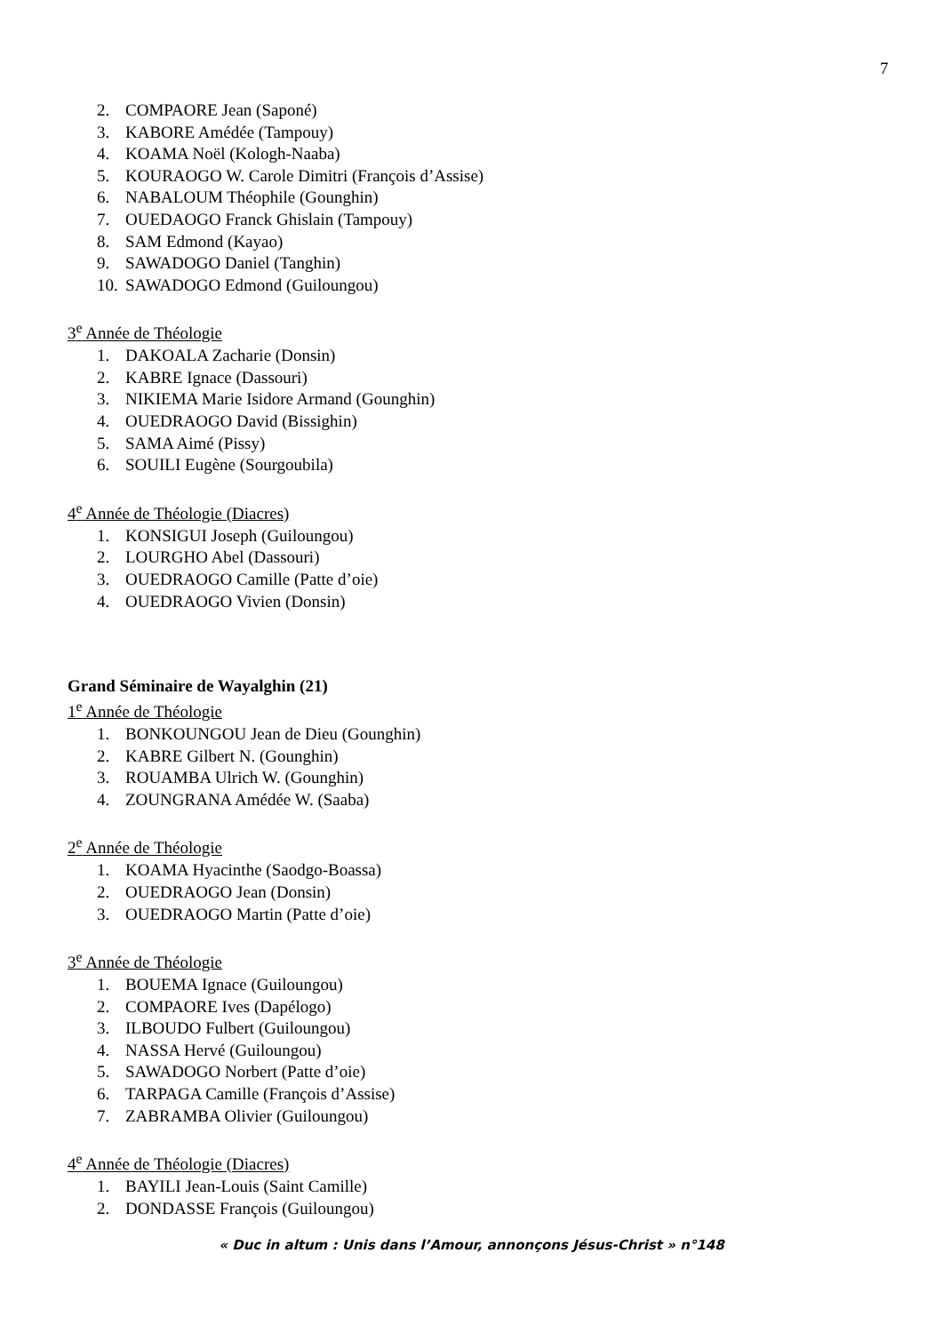7
2. COMPAORE Jean (Saponé)
3. KABORE Amédée (Tampouy)
4. KOAMA Noël (Kologh-Naaba)
5. KOURAOGO W. Carole Dimitri (François d’Assise)
6. NABALOUM Théophile (Gounghin)
7. OUEDAOGO Franck Ghislain (Tampouy)
8. SAM Edmond (Kayao)
9. SAWADOGO Daniel (Tanghin)
10. SAWADOGO Edmond (Guiloungou)
3<sup>e</sup> Année de Théologie
1. DAKOALA Zacharie (Donsin)
2. KABRE Ignace (Dassouri)
3. NIKIEMA Marie Isidore Armand (Gounghin)
4. OUEDRAOGO David (Bissighin)
5. SAMA Aimé (Pissy)
6. SOUILI Eugène (Sourgoubila)
4<sup>e</sup> Année de Théologie (Diacres)
1. KONSIGUI Joseph (Guiloungou)
2. LOURGHO Abel (Dassouri)
3. OUEDRAOGO Camille (Patte d’oie)
4. OUEDRAOGO Vivien (Donsin)
Grand Séminaire de Wayalghin (21)
1<sup>e</sup> Année de Théologie
1. BONKOUNGOU Jean de Dieu (Gounghin)
2. KABRE Gilbert N. (Gounghin)
3. ROUAMBA Ulrich W. (Gounghin)
4. ZOUNGRANA Amédée W. (Saaba)
2<sup>e</sup> Année de Théologie
1. KOAMA Hyacinthe (Saodgo-Boassa)
2. OUEDRAOGO Jean (Donsin)
3. OUEDRAOGO Martin (Patte d’oie)
3<sup>e</sup> Année de Théologie
1. BOUEMA Ignace (Guiloungou)
2. COMPAORE Ives (Dapélogo)
3. ILBOUDO Fulbert (Guiloungou)
4. NASSA Hervé (Guiloungou)
5. SAWADOGO Norbert (Patte d’oie)
6. TARPAGA Camille (François d’Assise)
7. ZABRAMBA Olivier (Guiloungou)
4<sup>e</sup> Année de Théologie (Diacres)
1. BAYILI Jean-Louis (Saint Camille)
2. DONDASSE François (Guiloungou)
« Duc in altum : Unis dans l’Amour, annonçons Jésus-Christ » n°148